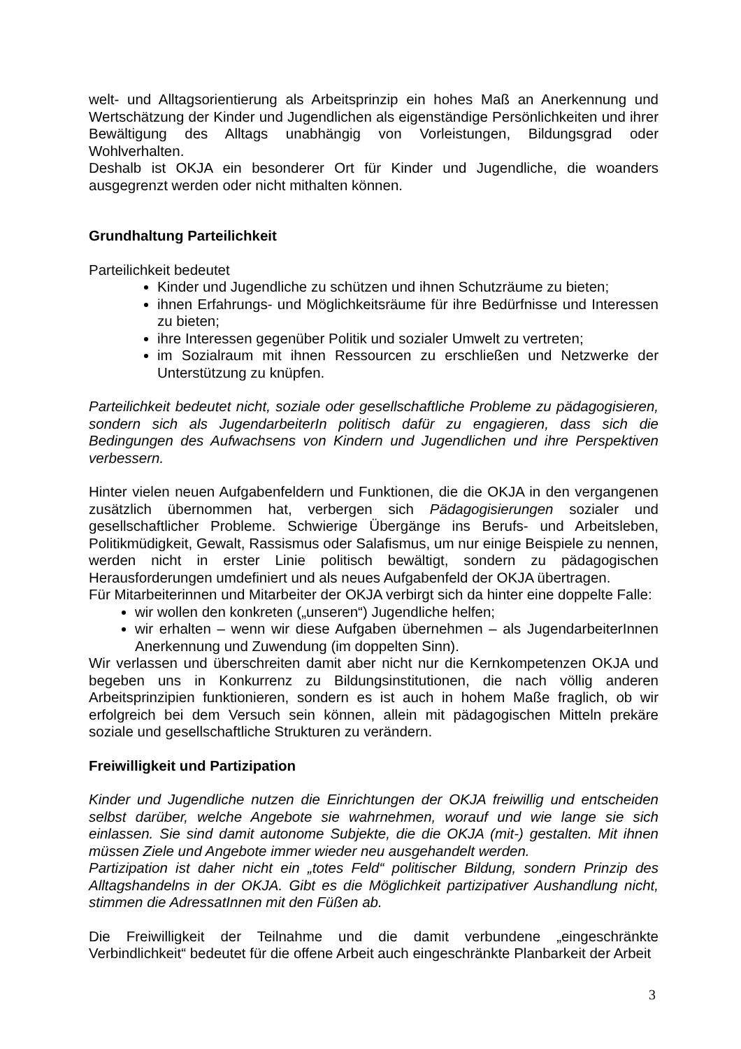welt- und Alltagsorientierung als Arbeitsprinzip ein hohes Maß an Anerkennung und Wertschätzung der Kinder und Jugendlichen als eigenständige Persönlichkeiten und ihrer Bewältigung des Alltags unabhängig von Vorleistungen, Bildungsgrad oder Wohlverhalten.
Deshalb ist OKJA ein besonderer Ort für Kinder und Jugendliche, die woanders ausgegrenzt werden oder nicht mithalten können.
Grundhaltung Parteilichkeit
Parteilichkeit bedeutet
Kinder und Jugendliche zu schützen und ihnen Schutzräume zu bieten;
ihnen Erfahrungs- und Möglichkeitsräume für ihre Bedürfnisse und Interessen zu bieten;
ihre Interessen gegenüber Politik und sozialer Umwelt zu vertreten;
im Sozialraum mit ihnen Ressourcen zu erschließen und Netzwerke der Unterstützung zu knüpfen.
Parteilichkeit bedeutet nicht, soziale oder gesellschaftliche Probleme zu pädagogisieren, sondern sich als JugendarbeiterIn politisch dafür zu engagieren, dass sich die Bedingungen des Aufwachsens von Kindern und Jugendlichen und ihre Perspektiven verbessern.
Hinter vielen neuen Aufgabenfeldern und Funktionen, die die OKJA in den vergangenen zusätzlich übernommen hat, verbergen sich Pädagogisierungen sozialer und gesellschaftlicher Probleme. Schwierige Übergänge ins Berufs- und Arbeitsleben, Politikmüdigkeit, Gewalt, Rassismus oder Salafismus, um nur einige Beispiele zu nennen, werden nicht in erster Linie politisch bewältigt, sondern zu pädagogischen Herausforderungen umdefiniert und als neues Aufgabenfeld der OKJA übertragen.
Für Mitarbeiterinnen und Mitarbeiter der OKJA verbirgt sich da hinter eine doppelte Falle:
wir wollen den konkreten („unseren“) Jugendliche helfen;
wir erhalten – wenn wir diese Aufgaben übernehmen – als JugendarbeiterInnen Anerkennung und Zuwendung (im doppelten Sinn).
Wir verlassen und überschreiten damit aber nicht nur die Kernkompetenzen OKJA und begeben uns in Konkurrenz zu Bildungsinstitutionen, die nach völlig anderen Arbeitsprinzipien funktionieren, sondern es ist auch in hohem Maße fraglich, ob wir erfolgreich bei dem Versuch sein können, allein mit pädagogischen Mitteln prekäre soziale und gesellschaftliche Strukturen zu verändern.
Freiwilligkeit und Partizipation
Kinder und Jugendliche nutzen die Einrichtungen der OKJA freiwillig und entscheiden selbst darüber, welche Angebote sie wahrnehmen, worauf und wie lange sie sich einlassen. Sie sind damit autonome Subjekte, die die OKJA (mit-) gestalten. Mit ihnen müssen Ziele und Angebote immer wieder neu ausgehandelt werden.
Partizipation ist daher nicht ein „totes Feld“ politischer Bildung, sondern Prinzip des Alltagshandelns in der OKJA. Gibt es die Möglichkeit partizipativer Aushandlung nicht, stimmen die AdressatInnen mit den Füßen ab.
Die Freiwilligkeit der Teilnahme und die damit verbundene „eingeschränkte Verbindlichkeit“ bedeutet für die offene Arbeit auch eingeschränkte Planbarkeit der Arbeit
3